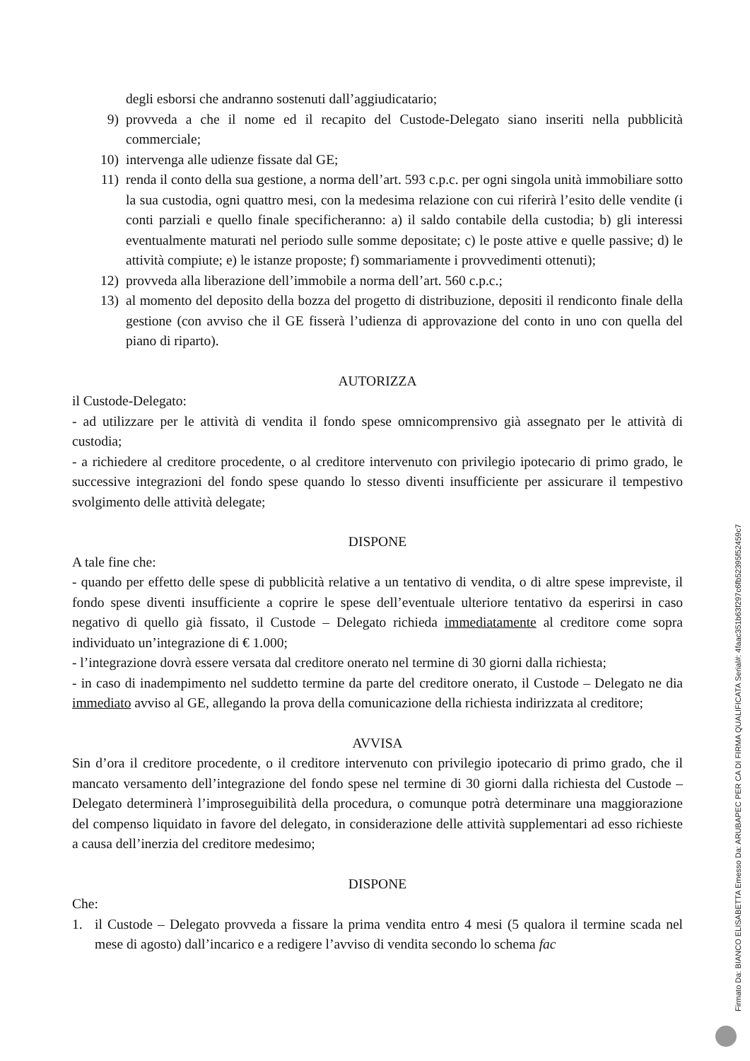degli esborsi che andranno sostenuti dall’aggiudicatario;
9) provveda a che il nome ed il recapito del Custode-Delegato siano inseriti nella pubblicità commerciale;
10) intervenga alle udienze fissate dal GE;
11) renda il conto della sua gestione, a norma dell’art. 593 c.p.c. per ogni singola unità immobiliare sotto la sua custodia, ogni quattro mesi, con la medesima relazione con cui riferirà l’esito delle vendite (i conti parziali e quello finale specificheranno: a) il saldo contabile della custodia; b) gli interessi eventualmente maturati nel periodo sulle somme depositate; c) le poste attive e quelle passive; d) le attività compiute; e) le istanze proposte; f) sommariamente i provvedimenti ottenuti);
12) provveda alla liberazione dell’immobile a norma dell’art. 560 c.p.c.;
13) al momento del deposito della bozza del progetto di distribuzione, depositi il rendiconto finale della gestione (con avviso che il GE fisserà l’udienza di approvazione del conto in uno con quella del piano di riparto).
AUTORIZZA
il Custode-Delegato:
- ad utilizzare per le attività di vendita il fondo spese omnicomprensivo già assegnato per le attività di custodia;
- a richiedere al creditore procedente, o al creditore intervenuto con privilegio ipotecario di primo grado, le successive integrazioni del fondo spese quando lo stesso diventi insufficiente per assicurare il tempestivo svolgimento delle attività delegate;
DISPONE
A tale fine che:
- quando per effetto delle spese di pubblicità relative a un tentativo di vendita, o di altre spese impreviste, il fondo spese diventi insufficiente a coprire le spese dell’eventuale ulteriore tentativo da esperirsi in caso negativo di quello già fissato, il Custode – Delegato richieda immediatamente al creditore come sopra individuato un’integrazione di € 1.000;
- l’integrazione dovrà essere versata dal creditore onerato nel termine di 30 giorni dalla richiesta;
- in caso di inadempimento nel suddetto termine da parte del creditore onerato, il Custode – Delegato ne dia immediato avviso al GE, allegando la prova della comunicazione della richiesta indirizzata al creditore;
AVVISA
Sin d’ora il creditore procedente, o il creditore intervenuto con privilegio ipotecario di primo grado, che il mancato versamento dell’integrazione del fondo spese nel termine di 30 giorni dalla richiesta del Custode – Delegato determinerà l’improseguibilità della procedura, o comunque potrà determinare una maggiorazione del compenso liquidato in favore del delegato, in considerazione delle attività supplementari ad esso richieste a causa dell’inerzia del creditore medesimo;
DISPONE
Che:
1. il Custode – Delegato provveda a fissare la prima vendita entro 4 mesi (5 qualora il termine scada nel mese di agosto) dall’incarico e a redigere l’avviso di vendita secondo lo schema fac
Firmato Da: BIANCO ELISABETTA Emesso Da: ARUBAPEC PER CA DI FIRMA QUALIFICATA Serial#: 4faac351b63f297c6fb52395f52459c7